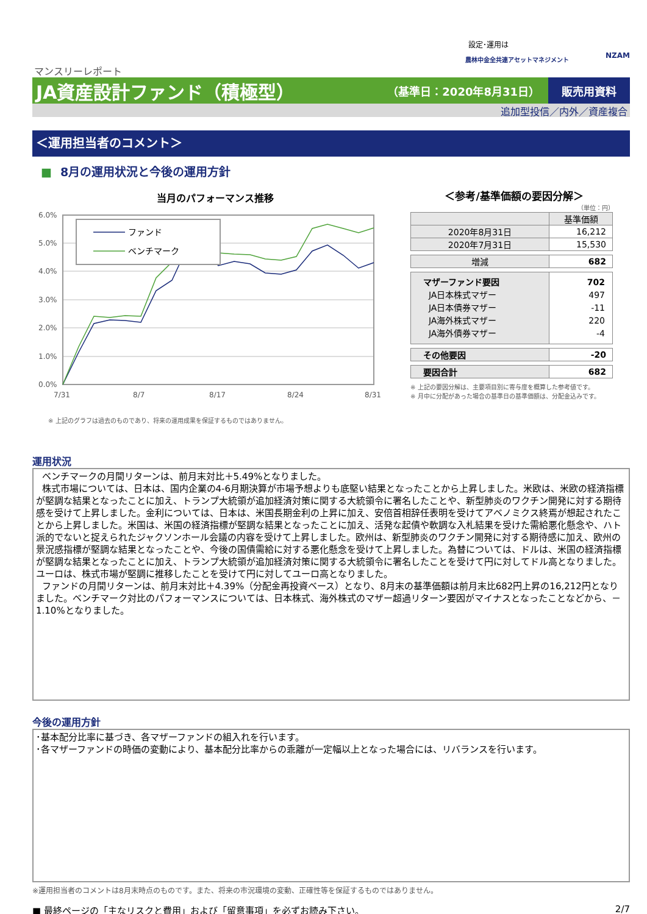設定･運用は
農林中金全共連アセットマネジメント NZAM
マンスリーレポート
JA資産設計ファンド（積極型）
（基準日：2020年8月31日）
販売用資料
追加型投信／内外／資産複合
＜運用担当者のコメント＞
■ 8月の運用状況と今後の運用方針
当月のパフォーマンス推移
6.0%
5.0%
4.0%
3.0%
2.0%
1.0%
0.0%
7/31
8/7
8/17
8/24
8/31
ファンド
ベンチマーク
※ 上記のグラフは過去のものであり、将来の運用成果を保証するものではありません。
＜参考/基準価額の要因分解＞
（単位：円）
| | 基準価額 |
| --- | --- |
| 2020年8月31日 | 16,212 |
| 2020年7月31日 | 15,530 |
| 増減 | 682 |
| マザーファンド要因 JA日本株式マザー JA日本債券マザー JA海外株式マザー JA海外債券マザー | 702 497 -11 220 -4 |
| その他要因 | -20 |
| 要因合計 | 682 |
※ 上記の要因分解は、主要項目別に寄与度を概算した参考値です。
※ 月中に分配があった場合の基準日の基準価額は、分配金込みです。
運用状況
ベンチマークの月間リターンは、前月末対比＋5.49%となりました。
株式市場については、日本は、国内企業の4-6月期決算が市場予想よりも底堅い結果となったことから上昇しました。米欧は、米欧の経済指標が堅調な結果となったことに加え、トランプ大統領が追加経済対策に関する大統領令に署名したことや、新型肺炎のワクチン開発に対する期待感を受けて上昇しました。金利については、日本は、米国長期金利の上昇に加え、安倍首相辞任表明を受けてアベノミクス終焉が想起されたことから上昇しました。米国は、米国の経済指標が堅調な結果となったことに加え、活発な起債や軟調な入札結果を受けた需給悪化懸念や、ハト派的でないと捉えられたジャクソンホール会議の内容を受けて上昇しました。欧州は、新型肺炎のワクチン開発に対する期待感に加え、欧州の景況感指標が堅調な結果となったことや、今後の国債需給に対する悪化懸念を受けて上昇しました。為替については、ドルは、米国の経済指標が堅調な結果となったことに加え、トランプ大統領が追加経済対策に関する大統領令に署名したことを受けて円に対してドル高となりました。ユーロは、株式市場が堅調に推移したことを受けて円に対してユーロ高となりました。
ファンドの月間リターンは、前月末対比＋4.39%（分配金再投資ベース）となり、8月末の基準価額は前月末比682円上昇の16,212円となりました。ベンチマーク対比のパフォーマンスについては、日本株式、海外株式のマザー超過リターン要因がマイナスとなったことなどから、－1.10%となりました。
今後の運用方針
･基本配分比率に基づき、各マザーファンドの組入れを行います。
･各マザーファンドの時価の変動により、基本配分比率からの乖離が一定幅以上となった場合には、リバランスを行います。
※運用担当者のコメントは8月末時点のものです。また、将来の市況環境の変動、正確性等を保証するものではありません。
■ 最終ページの「主なリスクと費用」および「留意事項」を必ずお読み下さい。 2/7